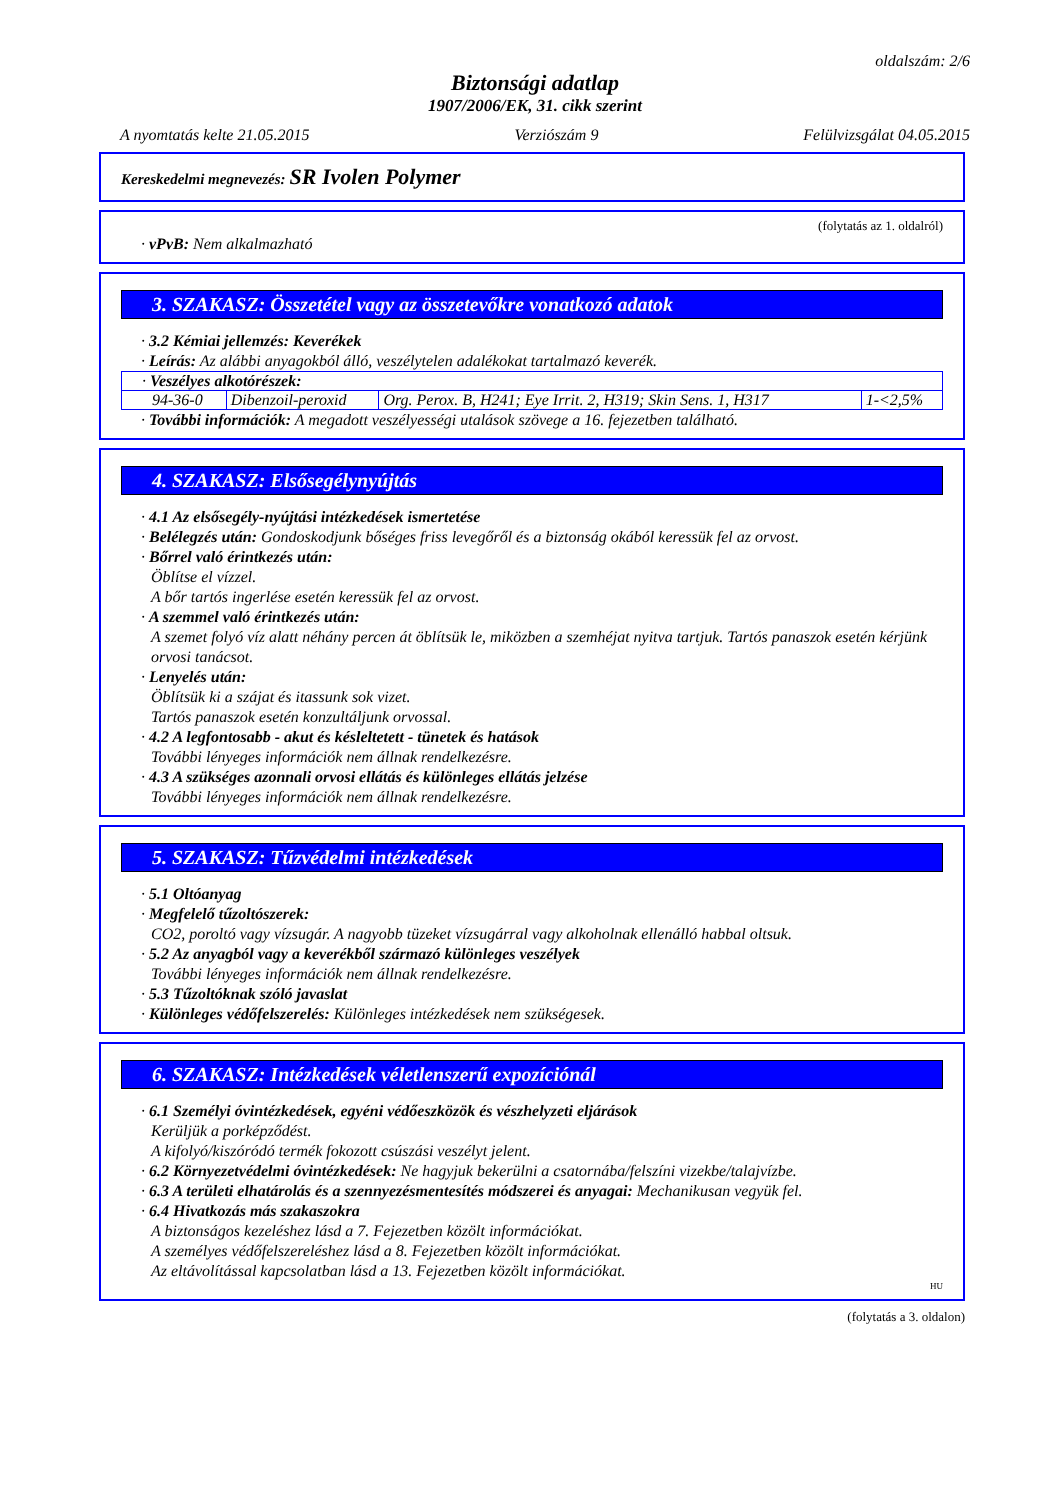oldalszám: 2/6
Biztonsági adatlap
1907/2006/EK, 31. cikk szerint
A nyomtatás kelte 21.05.2015 Verziószám 9 Felülvizsgálat 04.05.2015
Kereskedelmi megnevezés: SR Ivolen Polymer
(folytatás az 1. oldalról)
· vPvB: Nem alkalmazható
3. SZAKASZ: Összetétel vagy az összetevőkre vonatkozó adatok
· 3.2 Kémiai jellemzés: Keverékek
· Leírás: Az alábbi anyagokból álló, veszélytelen adalékokat tartalmazó keverék.
| · Veszélyes alkotórészek: | | | |
| 94-36-0 | Dibenzoil-peroxid | Org. Perox. B, H241; Eye Irrit. 2, H319; Skin Sens. 1, H317 | 1-<2,5% |
· További információk: A megadott veszélyességi utalások szövege a 16. fejezetben található.
4. SZAKASZ: Elsősegélynyújtás
· 4.1 Az elsősegély-nyújtási intézkedések ismertetése
· Belélegzés után: Gondoskodjunk bőséges friss levegőről és a biztonság okából keressük fel az orvost.
· Bőrrel való érintkezés után:
Öblítse el vízzel.
A bőr tartós ingerlése esetén keressük fel az orvost.
· A szemmel való érintkezés után:
A szemet folyó víz alatt néhány percen át öblítsük le, miközben a szemhéjat nyitva tartjuk. Tartós panaszok esetén kérjünk orvosi tanácsot.
· Lenyelés után:
Öblítsük ki a szájat és itassunk sok vizet.
Tartós panaszok esetén konzultáljunk orvossal.
· 4.2 A legfontosabb - akut és késleltetett - tünetek és hatások
További lényeges információk nem állnak rendelkezésre.
· 4.3 A szükséges azonnali orvosi ellátás és különleges ellátás jelzése
További lényeges információk nem állnak rendelkezésre.
5. SZAKASZ: Tűzvédelmi intézkedések
· 5.1 Oltóanyag
· Megfelelő tűzoltószerek:
CO2, poroltó vagy vízsugár. A nagyobb tüzeket vízsugárral vagy alkoholnak ellenálló habbal oltsuk.
· 5.2 Az anyagból vagy a keverékből származó különleges veszélyek
További lényeges információk nem állnak rendelkezésre.
· 5.3 Tűzoltóknak szóló javaslat
· Különleges védőfelszerelés: Különleges intézkedések nem szükségesek.
6. SZAKASZ: Intézkedések véletlenszerű expozíciónál
· 6.1 Személyi óvintézkedések, egyéni védőeszközök és vészhelyzeti eljárások
Kerüljük a porképződést.
A kifolyó/kiszóródó termék fokozott csúszási veszélyt jelent.
· 6.2 Környezetvédelmi óvintézkedések: Ne hagyjuk bekerülni a csatornába/felszíni vizekbe/talajvízbe.
· 6.3 A területi elhatárolás és a szennyezésmentesítés módszerei és anyagai: Mechanikusan vegyük fel.
· 6.4 Hivatkozás más szakaszokra
A biztonságos kezeléshez lásd a 7. Fejezetben közölt információkat.
A személyes védőfelszereléshez lásd a 8. Fejezetben közölt információkat.
Az eltávolítással kapcsolatban lásd a 13. Fejezetben közölt információkat.
HU
(folytatás a 3. oldalon)